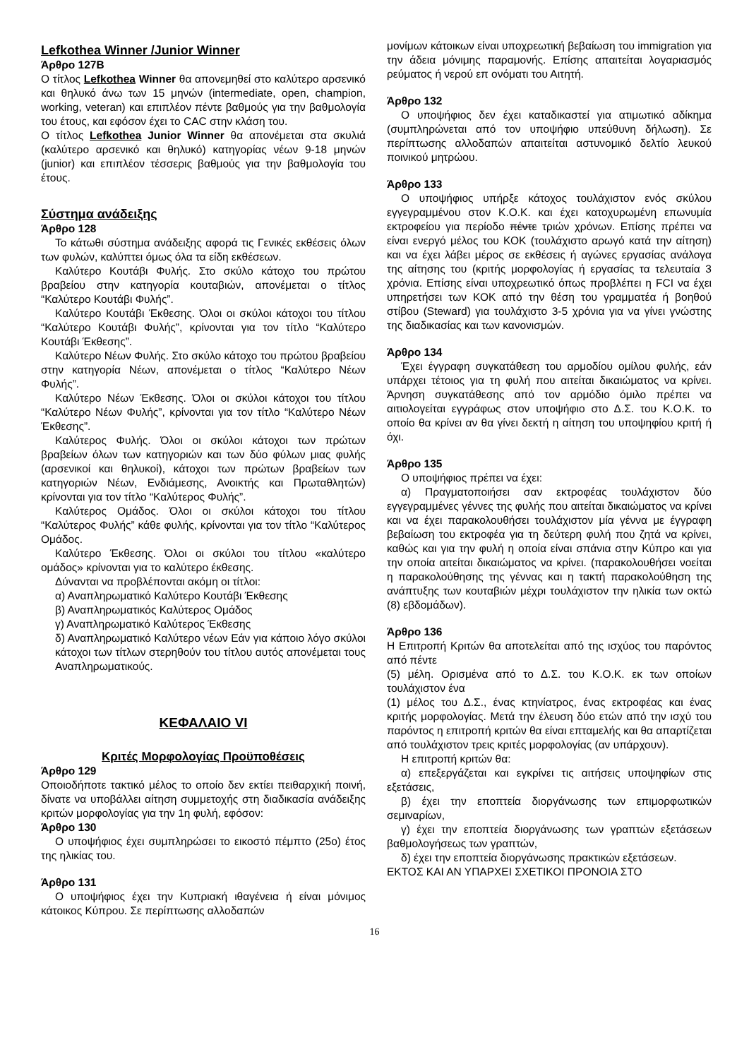Lefkothea Winner /Junior Winner
Άρθρο 127Β
Ο τίτλος Lefkothea Winner θα απονεμηθεί στο καλύτερο αρσενικό και θηλυκό άνω των 15 μηνών (intermediate, open, champion, working, veteran) και επιπλέον πέντε βαθμούς για την βαθμολογία του έτους, και εφόσον έχει το CAC στην κλάση του.
Ο τίτλος Lefkothea Junior Winner θα απονέμεται στα σκυλιά (καλύτερο αρσενικό και θηλυκό) κατηγορίας νέων 9-18 μηνών (junior) και επιπλέον τέσσερις βαθμούς για την βαθμολογία του έτους.
Σύστημα ανάδειξης
Άρθρο 128
Το κάτωθι σύστημα ανάδειξης αφορά τις Γενικές εκθέσεις όλων των φυλών, καλύπτει όμως όλα τα είδη εκθέσεων.
Καλύτερο Κουτάβι Φυλής. Στο σκύλο κάτοχο του πρώτου βραβείου στην κατηγορία κουταβιών, απονέμεται ο τίτλος “Καλύτερο Κουτάβι Φυλής”.
Καλύτερο Κουτάβι Έκθεσης. Όλοι οι σκύλοι κάτοχοι του τίτλου “Καλύτερο Κουτάβι Φυλής”, κρίνονται για τον τίτλο “Καλύτερο Κουτάβι Έκθεσης”.
Καλύτερο Νέων Φυλής. Στο σκύλο κάτοχο του πρώτου βραβείου στην κατηγορία Νέων, απονέμεται ο τίτλος “Καλύτερο Νέων Φυλής”.
Καλύτερο Νέων Έκθεσης. Όλοι οι σκύλοι κάτοχοι του τίτλου “Καλύτερο Νέων Φυλής”, κρίνονται για τον τίτλο “Καλύτερο Νέων Έκθεσης”.
Καλύτερος Φυλής. Όλοι οι σκύλοι κάτοχοι των πρώτων βραβείων όλων των κατηγοριών και των δύο φύλων μιας φυλής (αρσενικοί και θηλυκοί), κάτοχοι των πρώτων βραβείων των κατηγοριών Νέων, Ενδιάμεσης, Ανοικτής και Πρωταθλητών) κρίνονται για τον τίτλο “Καλύτερος Φυλής”.
Καλύτερος Ομάδος. Όλοι οι σκύλοι κάτοχοι του τίτλου “Καλύτερος Φυλής” κάθε φυλής, κρίνονται για τον τίτλο “Καλύτερος Ομάδος.
Καλύτερο Έκθεσης. Όλοι οι σκύλοι του τίτλου «καλύτερο ομάδος» κρίνονται για το καλύτερο έκθεσης.
Δύνανται να προβλέπονται ακόμη οι τίτλοι:
α) Αναπληρωματικό Καλύτερο Κουτάβι Έκθεσης
β) Αναπληρωματικός Καλύτερος Ομάδος
γ) Αναπληρωματικό Καλύτερος Έκθεσης
δ) Αναπληρωματικό Καλύτερο νέων Εάν για κάποιο λόγο σκύλοι κάτοχοι των τίτλων στερηθούν του τίτλου αυτός απονέμεται τους Αναπληρωματικούς.
ΚΕΦΑΛΑΙΟ VI
Κριτές Μορφολογίας Προϋποθέσεις
Άρθρο 129
Οποιοδήποτε τακτικό μέλος το οποίο δεν εκτίει πειθαρχική ποινή, δίνατε να υποβάλλει αίτηση συμμετοχής στη διαδικασία ανάδειξης κριτών μορφολογίας για την 1η φυλή, εφόσον:
Άρθρο 130
Ο υποψήφιος έχει συμπληρώσει το εικοστό πέμπτο (25ο) έτος της ηλικίας του.
Άρθρο 131
Ο υποψήφιος έχει την Κυπριακή ιθαγένεια ή είναι μόνιμος κάτοικος Κύπρου. Σε περίπτωσης αλλοδαπών
μονίμων κάτοικων είναι υποχρεωτική βεβαίωση του immigration για την άδεια μόνιμης παραμονής. Επίσης απαιτείται λογαριασμός ρεύματος ή νερού επ ονόματι του Αιτητή.
Άρθρο 132
Ο υποψήφιος δεν έχει καταδικαστεί για ατιμωτικό αδίκημα (συμπληρώνεται από τον υποψήφιο υπεύθυνη δήλωση). Σε περίπτωσης αλλοδαπών απαιτείται αστυνομικό δελτίο λευκού ποινικού μητρώου.
Άρθρο 133
Ο υποψήφιος υπήρξε κάτοχος τουλάχιστον ενός σκύλου εγγεγραμμένου στον Κ.Ο.Κ. και έχει κατοχυρωμένη επωνυμία εκτροφείου για περίοδο πέντε τριών χρόνων. Επίσης πρέπει να είναι ενεργό μέλος του ΚΟΚ (τουλάχιστο αρωγό κατά την αίτηση) και να έχει λάβει μέρος σε εκθέσεις ή αγώνες εργασίας ανάλογα της αίτησης του (κριτής μορφολογίας ή εργασίας τα τελευταία 3 χρόνια. Επίσης είναι υποχρεωτικό όπως προβλέπει η FCI να έχει υπηρετήσει των ΚΟΚ από την θέση του γραμματέα ή βοηθού στίβου (Steward) για τουλάχιστο 3-5 χρόνια για να γίνει γνώστης της διαδικασίας και των κανονισμών.
Άρθρο 134
Έχει έγγραφη συγκατάθεση του αρμοδίου ομίλου φυλής, εάν υπάρχει τέτοιος για τη φυλή που αιτείται δικαιώματος να κρίνει. Άρνηση συγκατάθεσης από τον αρμόδιο όμιλο πρέπει να αιτιολογείται εγγράφως στον υποψήφιο στο Δ.Σ. του Κ.Ο.Κ. το οποίο θα κρίνει αν θα γίνει δεκτή η αίτηση του υποψηφίου κριτή ή όχι.
Άρθρο 135
Ο υποψήφιος πρέπει να έχει:
α) Πραγματοποιήσει σαν εκτροφέας τουλάχιστον δύο εγγεγραμμένες γέννες της φυλής που αιτείται δικαιώματος να κρίνει και να έχει παρακολουθήσει τουλάχιστον μία γέννα με έγγραφη βεβαίωση του εκτροφέα για τη δεύτερη φυλή που ζητά να κρίνει, καθώς και για την φυλή η οποία είναι σπάνια στην Κύπρο και για την οποία αιτείται δικαιώματος να κρίνει. (παρακολουθήσει νοείται η παρακολούθησης της γέννας και η τακτή παρακολούθηση της ανάπτυξης των κουταβιών μέχρι τουλάχιστον την ηλικία των οκτώ (8) εβδομάδων).
Άρθρο 136
Η Επιτροπή Κριτών θα αποτελείται από της ισχύος του παρόντος από πέντε
(5) μέλη. Ορισμένα από το Δ.Σ. του Κ.Ο.Κ. εκ των οποίων τουλάχιστον ένα
(1) μέλος του Δ.Σ., ένας κτηνίατρος, ένας εκτροφέας και ένας κριτής μορφολογίας. Μετά την έλευση δύο ετών από την ισχύ του παρόντος η επιτροπή κριτών θα είναι επταμελής και θα απαρτίζεται από τουλάχιστον τρεις κριτές μορφολογίας (αν υπάρχουν).
Η επιτροπή κριτών θα:
α) επεξεργάζεται και εγκρίνει τις αιτήσεις υποψηφίων στις εξετάσεις,
β) έχει την εποπτεία διοργάνωσης των επιμορφωτικών σεμιναρίων,
γ) έχει την εποπτεία διοργάνωσης των γραπτών εξετάσεων βαθμολογήσεως των γραπτών,
δ) έχει την εποπτεία διοργάνωσης πρακτικών εξετάσεων.
ΕΚΤΟΣ ΚΑΙ ΑΝ ΥΠΑΡΧΕΙ ΣΧΕΤΙΚΟΙ ΠΡΟΝΟΙΑ ΣΤΟ
16